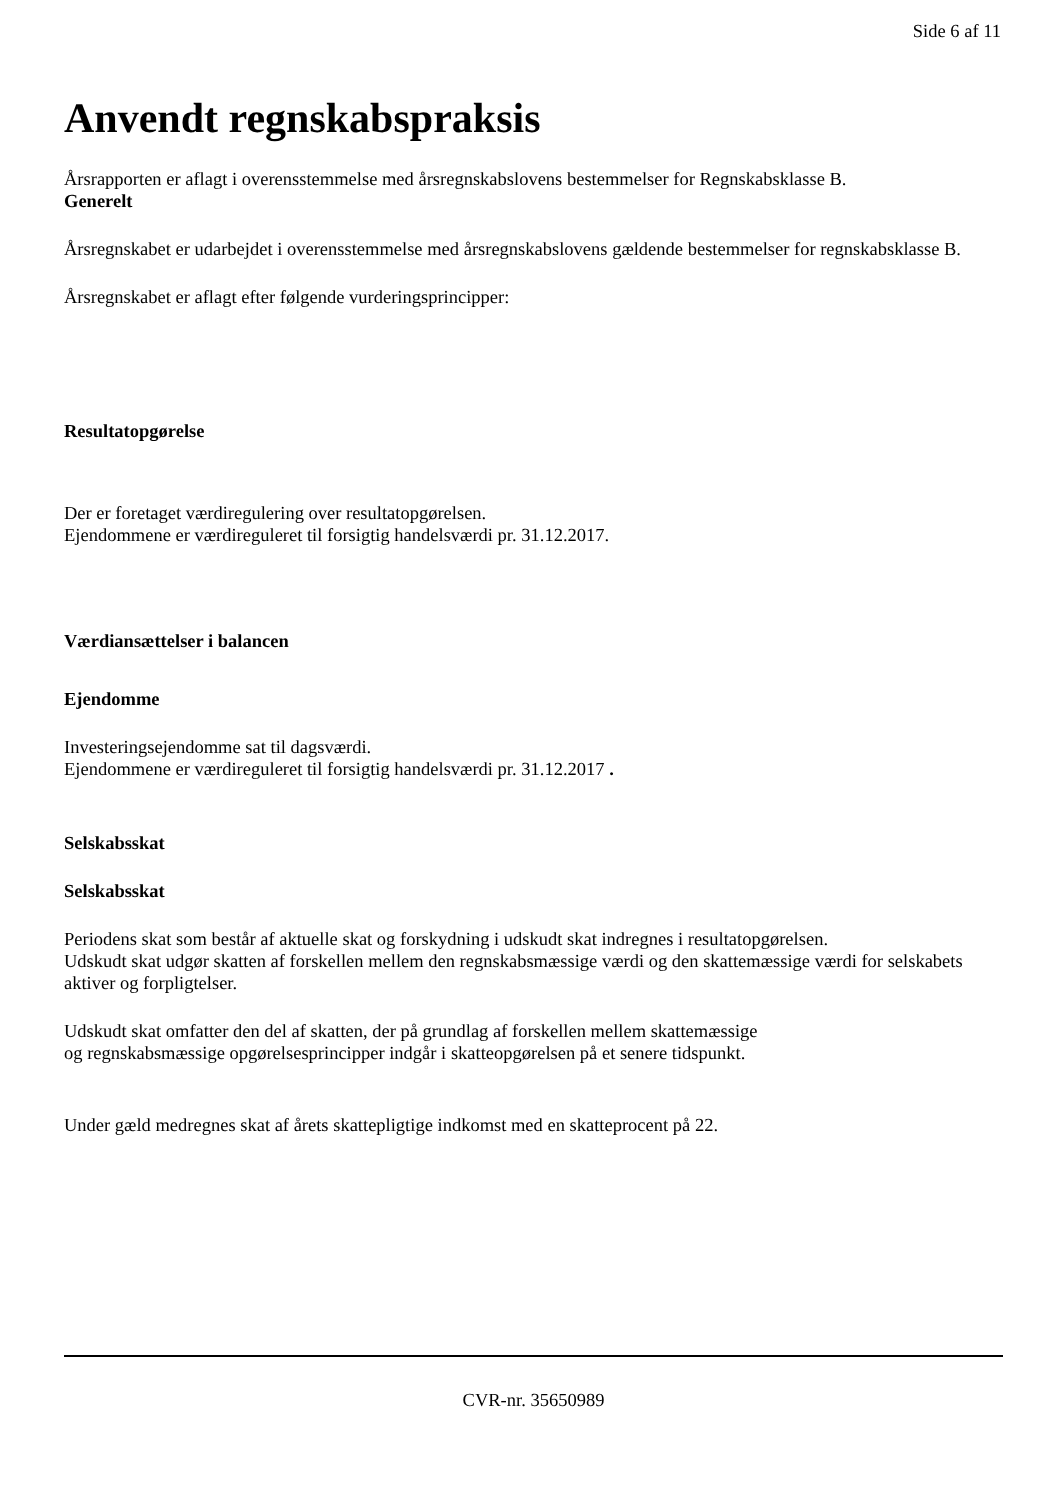Side 6 af 11
Anvendt regnskabspraksis
Årsrapporten er aflagt i overensstemmelse med årsregnskabslovens bestemmelser for Regnskabsklasse B.
Generelt
Årsregnskabet er udarbejdet i overensstemmelse med årsregnskabslovens gældende bestemmelser for regnskabsklasse B.
Årsregnskabet er aflagt efter følgende vurderingsprincipper:
Resultatopgørelse
Der er foretaget værdiregulering over resultatopgørelsen.
Ejendommene er værdireguleret til forsigtig handelsværdi pr. 31.12.2017.
Værdiansættelser i balancen
Ejendomme
Investeringsejendomme sat til dagsværdi.
Ejendommene er værdireguleret til forsigtig handelsværdi pr. 31.12.2017 .
Selskabsskat
Selskabsskat
Periodens skat som består af aktuelle skat og forskydning i udskudt skat indregnes i resultatopgørelsen.
Udskudt skat udgør skatten af forskellen mellem den regnskabsmæssige værdi og den skattemæssige værdi for selskabets aktiver og forpligtelser.
Udskudt skat omfatter den del af skatten, der på grundlag af forskellen mellem skattemæssige
og regnskabsmæssige opgørelsesprincipper indgår i skatteopgørelsen på et senere tidspunkt.
Under gæld medregnes skat af årets skattepligtige indkomst med en skatteprocent på 22.
CVR-nr. 35650989